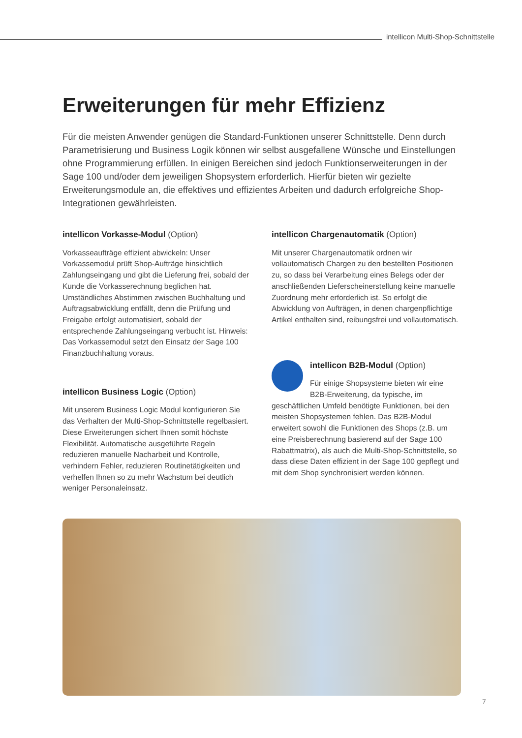intellicon Multi-Shop-Schnittstelle
Erweiterungen für mehr Effizienz
Für die meisten Anwender genügen die Standard-Funktionen unserer Schnittstelle. Denn durch Parametrisierung und Business Logik können wir selbst ausgefallene Wünsche und Einstellungen ohne Programmierung erfüllen. In einigen Bereichen sind jedoch Funktionserweiterungen in der Sage 100 und/oder dem jeweiligen Shopsystem erforderlich. Hierfür bieten wir gezielte Erweiterungsmodule an, die effektives und effizientes Arbeiten und dadurch erfolgreiche Shop-Integrationen gewährleisten.
intellicon Vorkasse-Modul (Option)
Vorkasseaufträge effizient abwickeln: Unser Vorkassemodul prüft Shop-Aufträge hinsichtlich Zahlungseingang und gibt die Lieferung frei, sobald der Kunde die Vorkasserechnung beglichen hat. Umständliches Abstimmen zwischen Buchhaltung und Auftragsabwicklung entfällt, denn die Prüfung und Freigabe erfolgt automatisiert, sobald der entsprechende Zahlungseingang verbucht ist. Hinweis: Das Vorkassemodul setzt den Einsatz der Sage 100 Finanzbuchhaltung voraus.
intellicon Business Logic (Option)
Mit unserem Business Logic Modul konfigurieren Sie das Verhalten der Multi-Shop-Schnittstelle regelbasiert. Diese Erweiterungen sichert Ihnen somit höchste Flexibilität. Automatische ausgeführte Regeln reduzieren manuelle Nacharbeit und Kontrolle, verhindern Fehler, reduzieren Routinetätigkeiten und verhelfen Ihnen so zu mehr Wachstum bei deutlich weniger Personaleinsatz.
intellicon Chargenautomatik (Option)
Mit unserer Chargenautomatik ordnen wir vollautomatisch Chargen zu den bestellten Positionen zu, so dass bei Verarbeitung eines Belegs oder der anschließenden Lieferscheinerstellung keine manuelle Zuordnung mehr erforderlich ist. So erfolgt die Abwicklung von Aufträgen, in denen chargenpflichtige Artikel enthalten sind, reibungsfrei und vollautomatisch.
intellicon B2B-Modul (Option)
Für einige Shopsysteme bieten wir eine B2B-Erweiterung, da typische, im geschäftlichen Umfeld benötigte Funktionen, bei den meisten Shopsystemen fehlen. Das B2B-Modul erweitert sowohl die Funktionen des Shops (z.B. um eine Preisberechnung basierend auf der Sage 100 Rabattmatrix), als auch die Multi-Shop-Schnittstelle, so dass diese Daten effizient in der Sage 100 gepflegt und mit dem Shop synchronisiert werden können.
7